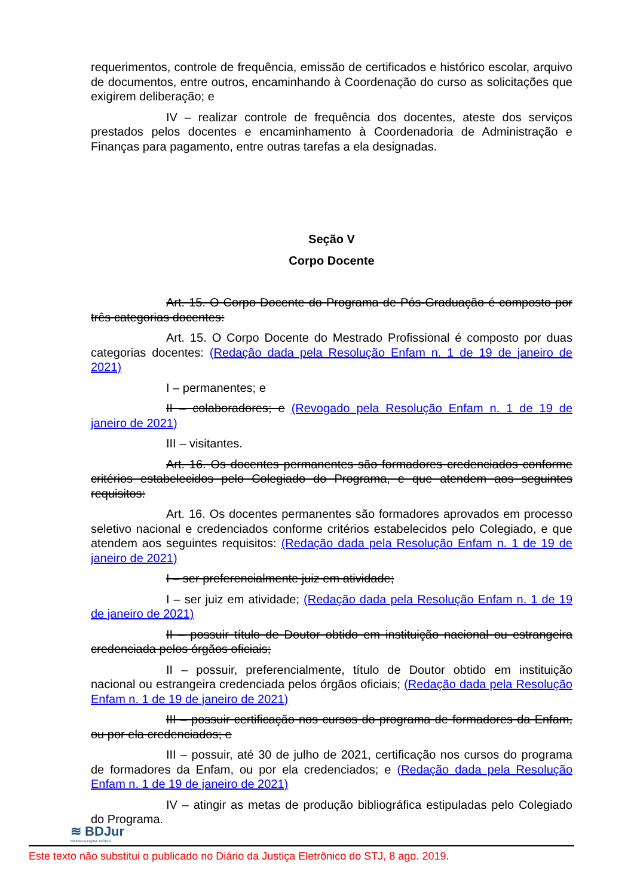requerimentos, controle de frequência, emissão de certificados e histórico escolar, arquivo de documentos, entre outros, encaminhando à Coordenação do curso as solicitações que exigirem deliberação; e
IV – realizar controle de frequência dos docentes, ateste dos serviços prestados pelos docentes e encaminhamento à Coordenadoria de Administração e Finanças para pagamento, entre outras tarefas a ela designadas.
Seção V
Corpo Docente
Art. 15. O Corpo Docente do Programa de Pós-Graduação é composto por três categorias docentes:
Art. 15. O Corpo Docente do Mestrado Profissional é composto por duas categorias docentes: (Redação dada pela Resolução Enfam n. 1 de 19 de janeiro de 2021)
I – permanentes; e
II – colaboradores; e (Revogado pela Resolução Enfam n. 1 de 19 de janeiro de 2021)
III – visitantes.
Art. 16. Os docentes permanentes são formadores credenciados conforme critérios estabelecidos pelo Colegiado do Programa, e que atendem aos seguintes requisitos:
Art. 16. Os docentes permanentes são formadores aprovados em processo seletivo nacional e credenciados conforme critérios estabelecidos pelo Colegiado, e que atendem aos seguintes requisitos: (Redação dada pela Resolução Enfam n. 1 de 19 de janeiro de 2021)
I – ser preferencialmente juiz em atividade;
I – ser juiz em atividade; (Redação dada pela Resolução Enfam n. 1 de 19 de janeiro de 2021)
II – possuir título de Doutor obtido em instituição nacional ou estrangeira credenciada pelos órgãos oficiais;
II – possuir, preferencialmente, título de Doutor obtido em instituição nacional ou estrangeira credenciada pelos órgãos oficiais; (Redação dada pela Resolução Enfam n. 1 de 19 de janeiro de 2021)
III – possuir certificação nos cursos do programa de formadores da Enfam, ou por ela credenciados; e
III – possuir, até 30 de julho de 2021, certificação nos cursos do programa de formadores da Enfam, ou por ela credenciados; e (Redação dada pela Resolução Enfam n. 1 de 19 de janeiro de 2021)
IV – atingir as metas de produção bibliográfica estipuladas pelo Colegiado do Programa.
≋ BDJur
Biblioteca Digital Jurídica
Este texto não substitui o publicado no Diário da Justiça Eletrônico do STJ, 8 ago. 2019.